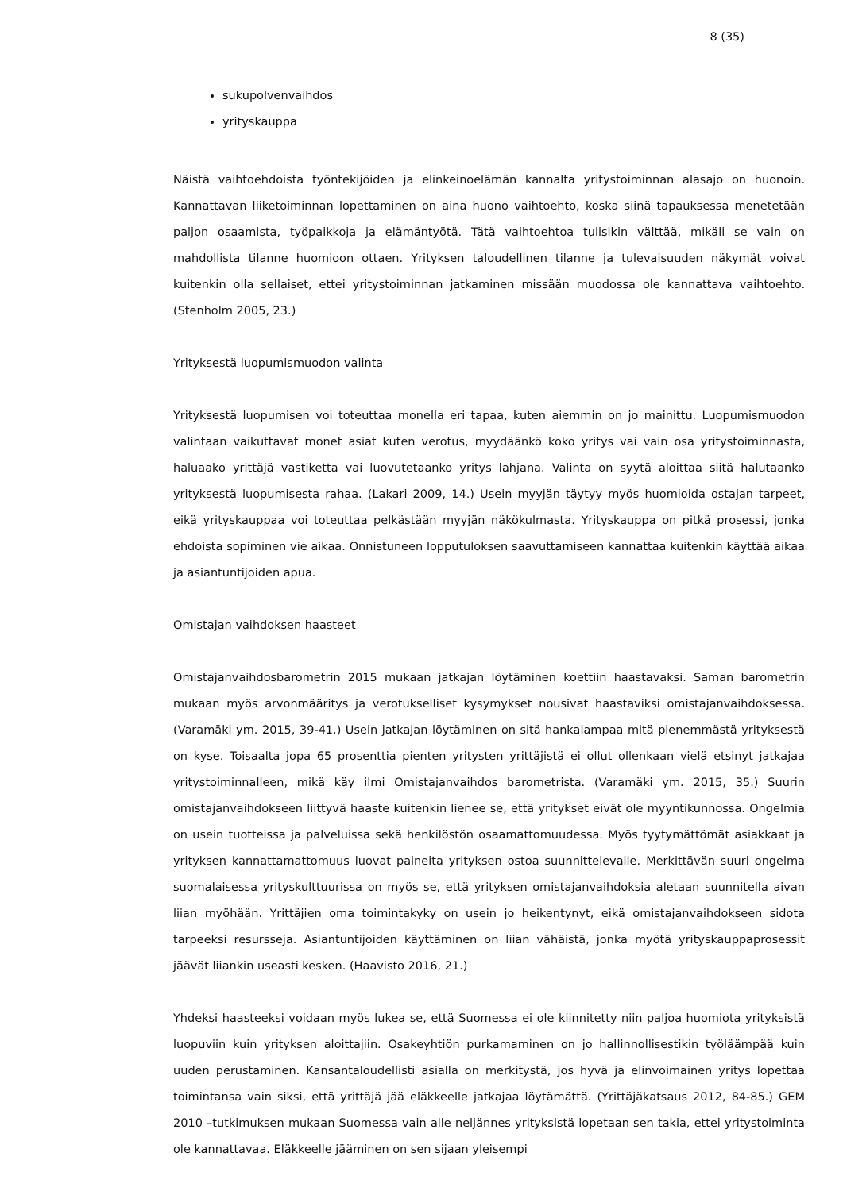8 (35)
sukupolvenvaihdos
yrityskauppa
Näistä vaihtoehdoista työntekijöiden ja elinkeinoelämän kannalta yritystoiminnan alasajo on huonoin. Kannattavan liiketoiminnan lopettaminen on aina huono vaihtoehto, koska siinä tapauksessa menetetään paljon osaamista, työpaikkoja ja elämäntyötä. Tätä vaihtoehtoa tulisikin välttää, mikäli se vain on mahdollista tilanne huomioon ottaen. Yrityksen taloudellinen tilanne ja tulevaisuuden näkymät voivat kuitenkin olla sellaiset, ettei yritystoiminnan jatkaminen missään muodossa ole kannattava vaihtoehto. (Stenholm 2005, 23.)
Yrityksestä luopumismuodon valinta
Yrityksestä luopumisen voi toteuttaa monella eri tapaa, kuten aiemmin on jo mainittu. Luopumismuodon valintaan vaikuttavat monet asiat kuten verotus, myydäänkö koko yritys vai vain osa yritystoiminnasta, haluaako yrittäjä vastiketta vai luovutetaanko yritys lahjana. Valinta on syytä aloittaa siitä halutaanko yrityksestä luopumisesta rahaa. (Lakari 2009, 14.) Usein myyjän täytyy myös huomioida ostajan tarpeet, eikä yrityskauppaa voi toteuttaa pelkästään myyjän näkökulmasta. Yrityskauppa on pitkä prosessi, jonka ehdoista sopiminen vie aikaa. Onnistuneen lopputuloksen saavuttamiseen kannattaa kuitenkin käyttää aikaa ja asiantuntijoiden apua.
Omistajan vaihdoksen haasteet
Omistajanvaihdosbarometrin 2015 mukaan jatkajan löytäminen koettiin haastavaksi. Saman barometrin mukaan myös arvonmääritys ja verotukselliset kysymykset nousivat haastaviksi omistajanvaihdoksessa. (Varamäki ym. 2015, 39-41.) Usein jatkajan löytäminen on sitä hankalampaa mitä pienemmästä yrityksestä on kyse. Toisaalta jopa 65 prosenttia pienten yritysten yrittäjistä ei ollut ollenkaan vielä etsinyt jatkajaa yritystoiminnalleen, mikä käy ilmi Omistajanvaihdos barometrista. (Varamäki ym. 2015, 35.) Suurin omistajanvaihdokseen liittyvä haaste kuitenkin lienee se, että yritykset eivät ole myyntikunnossa. Ongelmia on usein tuotteissa ja palveluissa sekä henkilöstön osaamattomuudessa. Myös tyytymättömät asiakkaat ja yrityksen kannattamattomuus luovat paineita yrityksen ostoa suunnittelevalle. Merkittävän suuri ongelma suomalaisessa yrityskulttuurissa on myös se, että yrityksen omistajanvaihdoksia aletaan suunnitella aivan liian myöhään. Yrittäjien oma toimintakyky on usein jo heikentynyt, eikä omistajanvaihdokseen sidota tarpeeksi resursseja. Asiantuntijoiden käyttäminen on liian vähäistä, jonka myötä yrityskauppaprosessit jäävät liiankin useasti kesken. (Haavisto 2016, 21.)
Yhdeksi haasteeksi voidaan myös lukea se, että Suomessa ei ole kiinnitetty niin paljoa huomiota yrityksistä luopuviin kuin yrityksen aloittajiin. Osakeyhtiön purkamaminen on jo hallinnollisestikin työläämpää kuin uuden perustaminen. Kansantaloudellisti asialla on merkitystä, jos hyvä ja elinvoimainen yritys lopettaa toimintansa vain siksi, että yrittäjä jää eläkkeelle jatkajaa löytämättä. (Yrittäjäkatsaus 2012, 84-85.) GEM 2010 –tutkimuksen mukaan Suomessa vain alle neljännes yrityksistä lopetaan sen takia, ettei yritystoiminta ole kannattavaa. Eläkkeelle jääminen on sen sijaan yleisempi